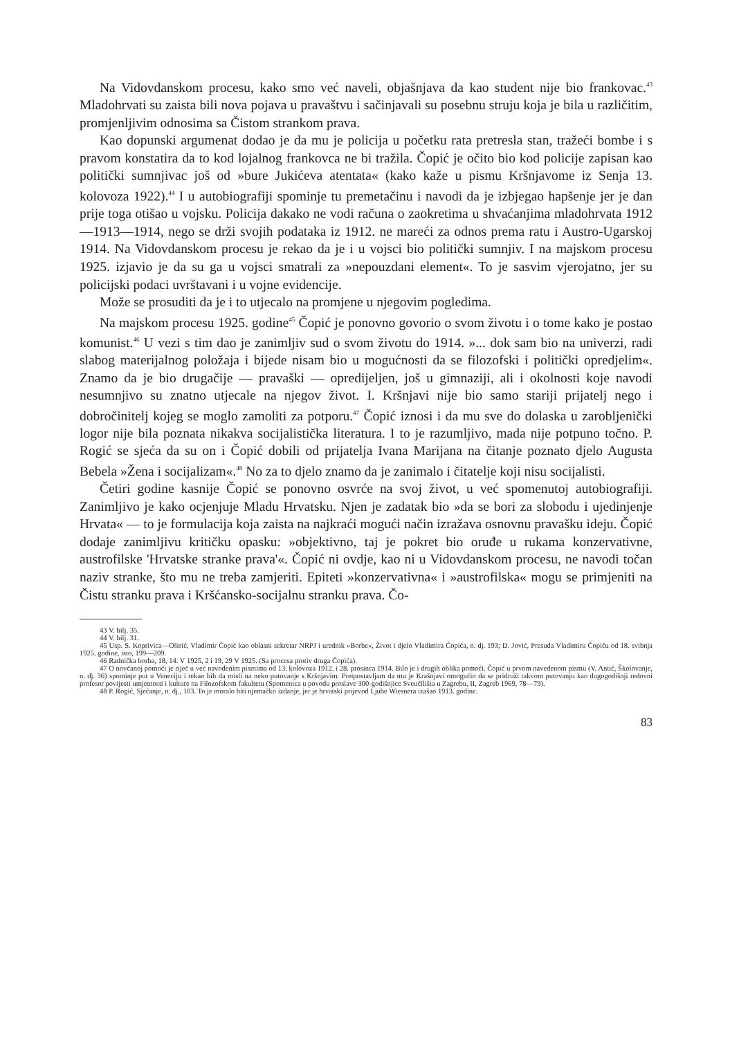Na Vidovdanskom procesu, kako smo već naveli, objašnjava da kao student nije bio frankovac.<sup>43</sup> Mladohrvati su zaista bili nova pojava u pravaštvu i sačinjavali su posebnu struju koja je bila u različitim, promjenljivim odnosima sa Čistom strankom prava.
Kao dopunski argumenat dodao je da mu je policija u početku rata pretresla stan, tražeći bombe i s pravom konstatira da to kod lojalnog frankovca ne bi tražila. Čopić je očito bio kod policije zapisan kao politički sumnjivac još od »bure Jukićeva atentata« (kako kaže u pismu Kršnjavome iz Senja 13. kolovoza 1922).<sup>44</sup> I u autobiografiji spominje tu premetačinu i navodi da je izbjegao hapšenje jer je dan prije toga otišao u vojsku. Policija dakako ne vodi računa o zaokretima u shvaćanjima mladohrvata 1912—1913—1914, nego se drži svojih podataka iz 1912. ne mareći za odnos prema ratu i Austro-Ugarskoj 1914. Na Vidovdanskom procesu je rekao da je i u vojsci bio politički sumnjiv. I na majskom procesu 1925. izjavio je da su ga u vojsci smatrali za »nepouzdani element«. To je sasvim vjerojatno, jer su policijski podaci uvrštavani i u vojne evidencije.
Može se prosuditi da je i to utjecalo na promjene u njegovim pogledima.
Na majskom procesu 1925. godine<sup>45</sup> Čopić je ponovno govorio o svom životu i o tome kako je postao komunist.<sup>46</sup> U vezi s tim dao je zanimljiv sud o svom životu do 1914. »... dok sam bio na univerzi, radi slabog materijalnog položaja i bijede nisam bio u mogućnosti da se filozofski i politički opredjelim«. Znamo da je bio drugačije — pravaški — opredijeljen, još u gimnaziji, ali i okolnosti koje navodi nesumnjivo su znatno utjecale na njegov život. I. Kršnjavi nije bio samo stariji prijatelj nego i dobročinitelj kojeg se moglo zamoliti za potporu.<sup>47</sup> Čopić iznosi i da mu sve do dolaska u zarobljenički logor nije bila poznata nikakva socijalistička literatura. I to je razumljivo, mada nije potpuno točno. P. Rogić se sjeća da su on i Čopić dobili od prijatelja Ivana Marijana na čitanje poznato djelo Augusta Bebela »Žena i socijalizam«.<sup>48</sup> No za to djelo znamo da je zanimalo i čitatelje koji nisu socijalisti.
Četiri godine kasnije Čopić se ponovno osvrće na svoj život, u već spomenutoj autobiografiji. Zanimljivo je kako ocjenjuje Mladu Hrvatsku. Njen je zadatak bio »da se bori za slobodu i ujedinjenje Hrvata« — to je formulacija koja zaista na najkraći mogući način izražava osnovnu pravašku ideju. Čopić dodaje zanimljivu kritičku opasku: »objektivno, taj je pokret bio oruđe u rukama konzervativne, austrofilske 'Hrvatske stranke prava'«. Čopić ni ovdje, kao ni u Vidovdanskom procesu, ne navodi točan naziv stranke, što mu ne treba zamjeriti. Epiteti »konzervativna« i »austrofilska« mogu se primjeniti na Čistu stranku prava i Kršćansko-socijalnu stranku prava. Čo-
43 V. bilj. 35.
44 V. bilj. 31.
45 Usp. S. Koprivica—Oštrić, Vladimir Čopić kao oblasni sekretar NRPJ i urednik »Borbe«, Život i djelo Vladimira Čopića, n. dj. 193; D. Jović, Presuda Vladimiru Čopiću od 18. svibnja 1925. godine, isto, 199—209.
46 Radnička borba, 18, 14. V 1925, 2 i 19, 29 V 1925. (Sa procesa protiv druga Čopića).
47 O novčanoj pomoći je riječ u već navođenim pismima od 13. kolovoza 1912. i 28. prosinca 1914. Bilo je i drugih oblika pomoći. Čopić u prvom navedenom pismu (V. Antić, Školovanje, n. dj. 36) spominje put u Veneciju i rekao bih da misli na neko putovanje s Kršnjavim. Pretpostavljam da mu je Krašnjavi omogućio da se pridruži takvom putovanju kao dugogodišnji redovni profesor povijesti umjetnosti i kulture na Filozofskom fakultetu (Spomenica u povodu proslave 300-godišnjice Sveučilišta u Zagrebu, II, Zagreb 1969, 78—79).
48 P. Rogić, Sjećanje, n. dj., 103. To je moralo biti njemačko izdanje, jer je hrvatski prijevod Ljube Wiesnera izašao 1913. godine.
83